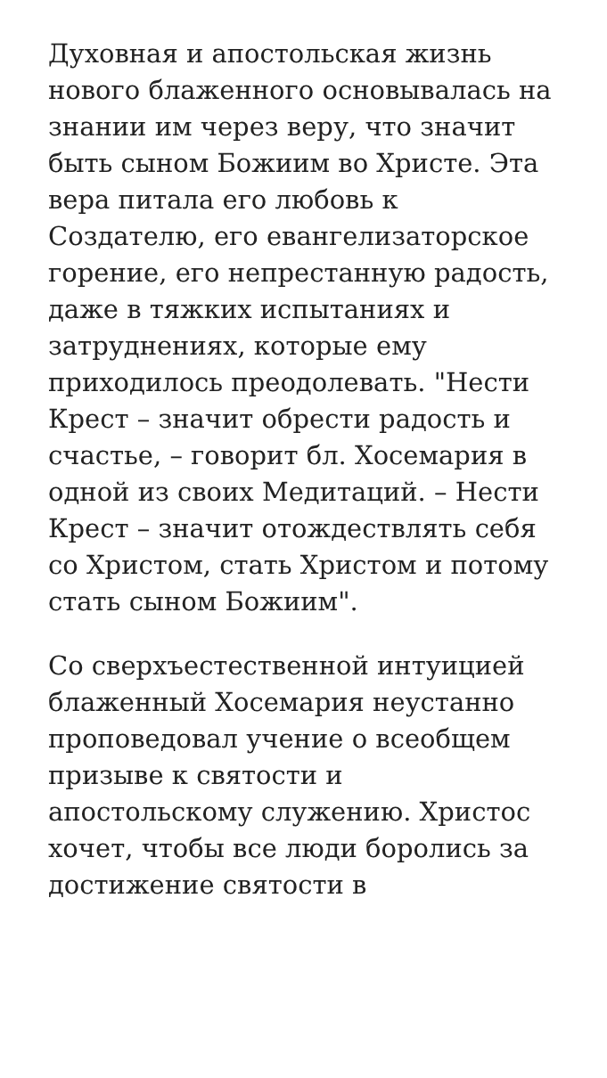Духовная и апостольская жизнь нового блаженного основывалась на знании им через веру, что значит быть сыном Божиим во Христе. Эта вера питала его любовь к Создателю, его евангелизаторское горение, его непрестанную радость, даже в тяжких испытаниях и затруднениях, которые ему приходилось преодолевать. "Нести Крест – значит обрести радость и счастье, – говорит бл. Хосемария в одной из своих Медитаций. – Нести Крест – значит отождествлять себя со Христом, стать Христом и потому стать сыном Божиим".
Со сверхъестественной интуицией блаженный Хосемария неустанно проповедовал учение о всеобщем призыве к святости и апостольскому служению. Христос хочет, чтобы все люди боролись за достижение святости в